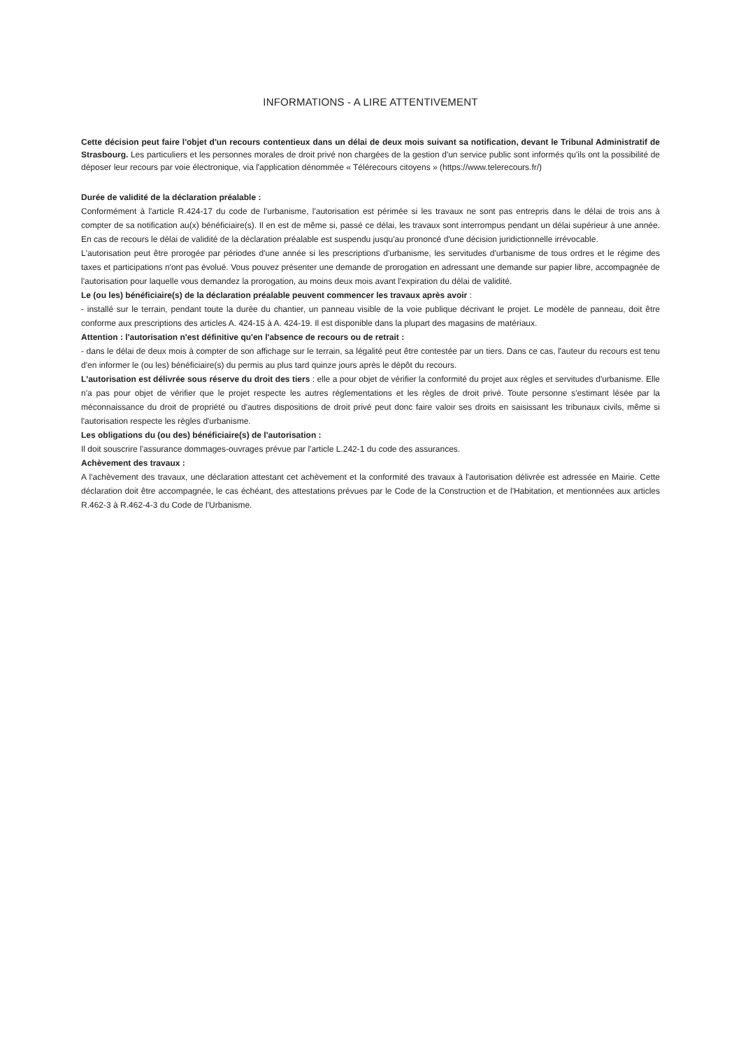INFORMATIONS - A LIRE ATTENTIVEMENT
Cette décision peut faire l'objet d'un recours contentieux dans un délai de deux mois suivant sa notification, devant le Tribunal Administratif de Strasbourg. Les particuliers et les personnes morales de droit privé non chargées de la gestion d'un service public sont informés qu'ils ont la possibilité de déposer leur recours par voie électronique, via l'application dénommée « Télérecours citoyens » (https://www.telerecours.fr/)
Durée de validité de la déclaration préalable :
Conformément à l'article R.424-17 du code de l'urbanisme, l'autorisation est périmée si les travaux ne sont pas entrepris dans le délai de trois ans à compter de sa notification au(x) bénéficiaire(s). Il en est de même si, passé ce délai, les travaux sont interrompus pendant un délai supérieur à une année. En cas de recours le délai de validité de la déclaration préalable est suspendu jusqu'au prononcé d'une décision juridictionnelle irrévocable.
L'autorisation peut être prorogée par périodes d'une année si les prescriptions d'urbanisme, les servitudes d'urbanisme de tous ordres et le régime des taxes et participations n'ont pas évolué. Vous pouvez présenter une demande de prorogation en adressant une demande sur papier libre, accompagnée de l'autorisation pour laquelle vous demandez la prorogation, au moins deux mois avant l'expiration du délai de validité.
Le (ou les) bénéficiaire(s) de la déclaration préalable peuvent commencer les travaux après avoir :
- installé sur le terrain, pendant toute la durée du chantier, un panneau visible de la voie publique décrivant le projet. Le modèle de panneau, doit être conforme aux prescriptions des articles A. 424-15 à A. 424-19. Il est disponible dans la plupart des magasins de matériaux.
Attention : l'autorisation n'est définitive qu'en l'absence de recours ou de retrait :
- dans le délai de deux mois à compter de son affichage sur le terrain, sa légalité peut être contestée par un tiers. Dans ce cas, l'auteur du recours est tenu d'en informer le (ou les) bénéficiaire(s) du permis au plus tard quinze jours après le dépôt du recours.
L'autorisation est délivrée sous réserve du droit des tiers : elle a pour objet de vérifier la conformité du projet aux règles et servitudes d'urbanisme. Elle n'a pas pour objet de vérifier que le projet respecte les autres réglementations et les règles de droit privé. Toute personne s'estimant lésée par la méconnaissance du droit de propriété ou d'autres dispositions de droit privé peut donc faire valoir ses droits en saisissant les tribunaux civils, même si l'autorisation respecte les règles d'urbanisme.
Les obligations du (ou des) bénéficiaire(s) de l'autorisation :
Il doit souscrire l'assurance dommages-ouvrages prévue par l'article L.242-1 du code des assurances.
Achèvement des travaux :
A l'achèvement des travaux, une déclaration attestant cet achèvement et la conformité des travaux à l'autorisation délivrée est adressée en Mairie. Cette déclaration doit être accompagnée, le cas échéant, des attestations prévues par le Code de la Construction et de l'Habitation, et mentionnées aux articles R.462-3 à R.462-4-3 du Code de l'Urbanisme.